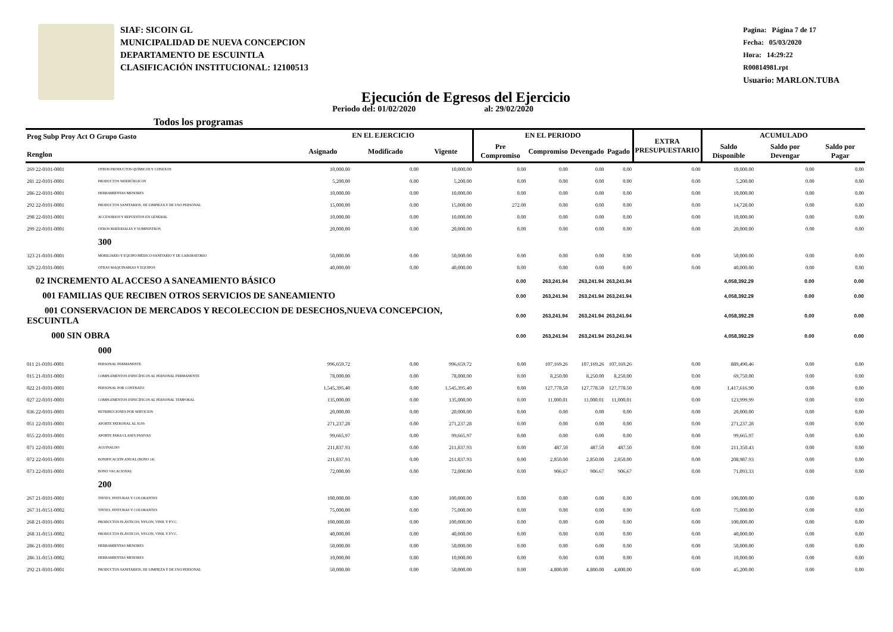SIAF: SICOIN GL
MUNICIPALIDAD DE NUEVA CONCEPCION
DEPARTAMENTO DE ESCUINTLA
CLASIFICACIÓN INSTITUCIONAL: 12100513
Pagina: Página 7 de 17
Fecha: 05/03/2020
Hora: 14:29:22
R00814981.rpt
Usuario: MARLON.TUBA
Ejecución de Egresos del Ejercicio
Todos los programas Periodo del: 01/02/2020 al: 29/02/2020
| Prog Subp Proy Act O Grupo Gasto Renglon | | EN EL EJERCICIO | | | EN EL PERIODO | | | | EXTRA PRESUPUESTARIO | ACUMULADO | | |
| --- | --- | --- | --- | --- | --- | --- | --- | --- | --- | --- | --- | --- |
| | | Asignado | Modificado | Vigente | Pre Compromiso | Compromiso | Devengado | Pagado | | Saldo Disponible | Saldo por Devengar | Saldo por Pagar |
| 269 22-0101-0001 | OTROS PRODUCTOS QUÍMICOS Y CONEXOS | 10,000.00 | 0.00 | 10,000.00 | 0.00 | 0.00 | 0.00 | 0.00 | 0.00 | 10,000.00 | 0.00 | 0.00 |
| 281 22-0101-0001 | PRODUCTOS SIDERÚRGICOS | 5,200.00 | 0.00 | 5,200.00 | 0.00 | 0.00 | 0.00 | 0.00 | 0.00 | 5,200.00 | 0.00 | 0.00 |
| 286 22-0101-0001 | HERRAMIENTAS MENORES | 10,000.00 | 0.00 | 10,000.00 | 0.00 | 0.00 | 0.00 | 0.00 | 0.00 | 10,000.00 | 0.00 | 0.00 |
| 292 22-0101-0001 | PRODUCTOS SANITARIOS, DE LIMPIEZA Y DE USO PERSONAL | 15,000.00 | 0.00 | 15,000.00 | 272.00 | 0.00 | 0.00 | 0.00 | 0.00 | 14,728.00 | 0.00 | 0.00 |
| 298 22-0101-0001 | ACCESORIOS Y REPUESTOS EN GENERAL | 10,000.00 | 0.00 | 10,000.00 | 0.00 | 0.00 | 0.00 | 0.00 | 0.00 | 10,000.00 | 0.00 | 0.00 |
| 299 22-0101-0001 | OTROS MATERIALES Y SUMINISTROS | 20,000.00 | 0.00 | 20,000.00 | 0.00 | 0.00 | 0.00 | 0.00 | 0.00 | 20,000.00 | 0.00 | 0.00 |
| | 300 | | | | | | | | | | | |
| 323 21-0101-0001 | MOBILIARIO Y EQUIPO MÉDICO-SANITARIO Y DE LABORATORIO | 50,000.00 | 0.00 | 50,000.00 | 0.00 | 0.00 | 0.00 | 0.00 | 0.00 | 50,000.00 | 0.00 | 0.00 |
| 329 22-0101-0001 | OTRAS MAQUINARIAS Y EQUIPOS | 40,000.00 | 0.00 | 40,000.00 | 0.00 | 0.00 | 0.00 | 0.00 | 0.00 | 40,000.00 | 0.00 | 0.00 |
| 02 INCREMENTO AL ACCESO A SANEAMIENTO BÁSICO | | | | | 0.00 | 263,241.94 | 263,241.94 | 263,241.94 | | 4,058,392.29 | 0.00 | 0.00 |
| 001 FAMILIAS QUE RECIBEN OTROS SERVICIOS DE SANEAMIENTO | | | | | 0.00 | 263,241.94 | 263,241.94 | 263,241.94 | | 4,058,392.29 | 0.00 | 0.00 |
| 001 CONSERVACION DE MERCADOS Y RECOLECCION DE DESECHOS,NUEVA CONCEPCION, ESCUINTLA | | | | | 0.00 | 263,241.94 | 263,241.94 | 263,241.94 | | 4,058,392.29 | 0.00 | 0.00 |
| 000 SIN OBRA | | | | | 0.00 | 263,241.94 | 263,241.94 | 263,241.94 | | 4,058,392.29 | 0.00 | 0.00 |
| | 000 | | | | | | | | | | | |
| 011 21-0101-0001 | PERSONAL PERMANENTE | 996,659.72 | 0.00 | 996,659.72 | 0.00 | 107,169.26 | 107,169.26 | 107,169.26 | 0.00 | 889,490.46 | 0.00 | 0.00 |
| 015 21-0101-0001 | COMPLEMENTOS ESPECÍFICOS AL PERSONAL PERMANENTE | 78,000.00 | 0.00 | 78,000.00 | 0.00 | 8,250.00 | 8,250.00 | 8,250.00 | 0.00 | 69,750.00 | 0.00 | 0.00 |
| 022 21-0101-0001 | PERSONAL POR CONTRATO | 1,545,395.40 | 0.00 | 1,545,395.40 | 0.00 | 127,778.50 | 127,778.50 | 127,778.50 | 0.00 | 1,417,616.90 | 0.00 | 0.00 |
| 027 22-0101-0001 | COMPLEMENTOS ESPECÍFICOS AL PERSONAL TEMPORAL | 135,000.00 | 0.00 | 135,000.00 | 0.00 | 11,000.01 | 11,000.01 | 11,000.01 | 0.00 | 123,999.99 | 0.00 | 0.00 |
| 036 22-0101-0001 | RETRIBUCIONES POR SERVICIOS | 20,000.00 | 0.00 | 20,000.00 | 0.00 | 0.00 | 0.00 | 0.00 | 0.00 | 20,000.00 | 0.00 | 0.00 |
| 051 22-0101-0001 | APORTE PATRONAL AL IGSS | 271,237.28 | 0.00 | 271,237.28 | 0.00 | 0.00 | 0.00 | 0.00 | 0.00 | 271,237.28 | 0.00 | 0.00 |
| 055 22-0101-0001 | APORTE PARA CLASES PASIVAS | 99,665.97 | 0.00 | 99,665.97 | 0.00 | 0.00 | 0.00 | 0.00 | 0.00 | 99,665.97 | 0.00 | 0.00 |
| 071 22-0101-0001 | AGUINALDO | 211,837.93 | 0.00 | 211,837.93 | 0.00 | 487.50 | 487.50 | 487.50 | 0.00 | 211,350.43 | 0.00 | 0.00 |
| 072 22-0101-0001 | BONIFICACIÓN ANUAL (BONO 14) | 211,837.93 | 0.00 | 211,837.93 | 0.00 | 2,850.00 | 2,850.00 | 2,850.00 | 0.00 | 208,987.93 | 0.00 | 0.00 |
| 073 22-0101-0001 | BONO VACACIONAL | 72,000.00 | 0.00 | 72,000.00 | 0.00 | 906.67 | 906.67 | 906.67 | 0.00 | 71,093.33 | 0.00 | 0.00 |
| | 200 | | | | | | | | | | | |
| 267 21-0101-0001 | TINTES, PINTURAS Y COLORANTES | 100,000.00 | 0.00 | 100,000.00 | 0.00 | 0.00 | 0.00 | 0.00 | 0.00 | 100,000.00 | 0.00 | 0.00 |
| 267 31-0151-0002 | TINTES, PINTURAS Y COLORANTES | 75,000.00 | 0.00 | 75,000.00 | 0.00 | 0.00 | 0.00 | 0.00 | 0.00 | 75,000.00 | 0.00 | 0.00 |
| 268 21-0101-0001 | PRODUCTOS PLÁSTICOS, NYLON, VINIL Y P.V.C. | 100,000.00 | 0.00 | 100,000.00 | 0.00 | 0.00 | 0.00 | 0.00 | 0.00 | 100,000.00 | 0.00 | 0.00 |
| 268 31-0151-0002 | PRODUCTOS PLÁSTICOS, NYLON, VINIL Y P.V.C. | 40,000.00 | 0.00 | 40,000.00 | 0.00 | 0.00 | 0.00 | 0.00 | 0.00 | 40,000.00 | 0.00 | 0.00 |
| 286 21-0101-0001 | HERRAMIENTAS MENORES | 50,000.00 | 0.00 | 50,000.00 | 0.00 | 0.00 | 0.00 | 0.00 | 0.00 | 50,000.00 | 0.00 | 0.00 |
| 286 31-0151-0002 | HERRAMIENTAS MENORES | 10,000.00 | 0.00 | 10,000.00 | 0.00 | 0.00 | 0.00 | 0.00 | 0.00 | 10,000.00 | 0.00 | 0.00 |
| 292 21-0101-0001 | PRODUCTOS SANITARIOS, DE LIMPIEZA Y DE USO PERSONAL | 50,000.00 | 0.00 | 50,000.00 | 0.00 | 4,800.00 | 4,800.00 | 4,800.00 | 0.00 | 45,200.00 | 0.00 | 0.00 |